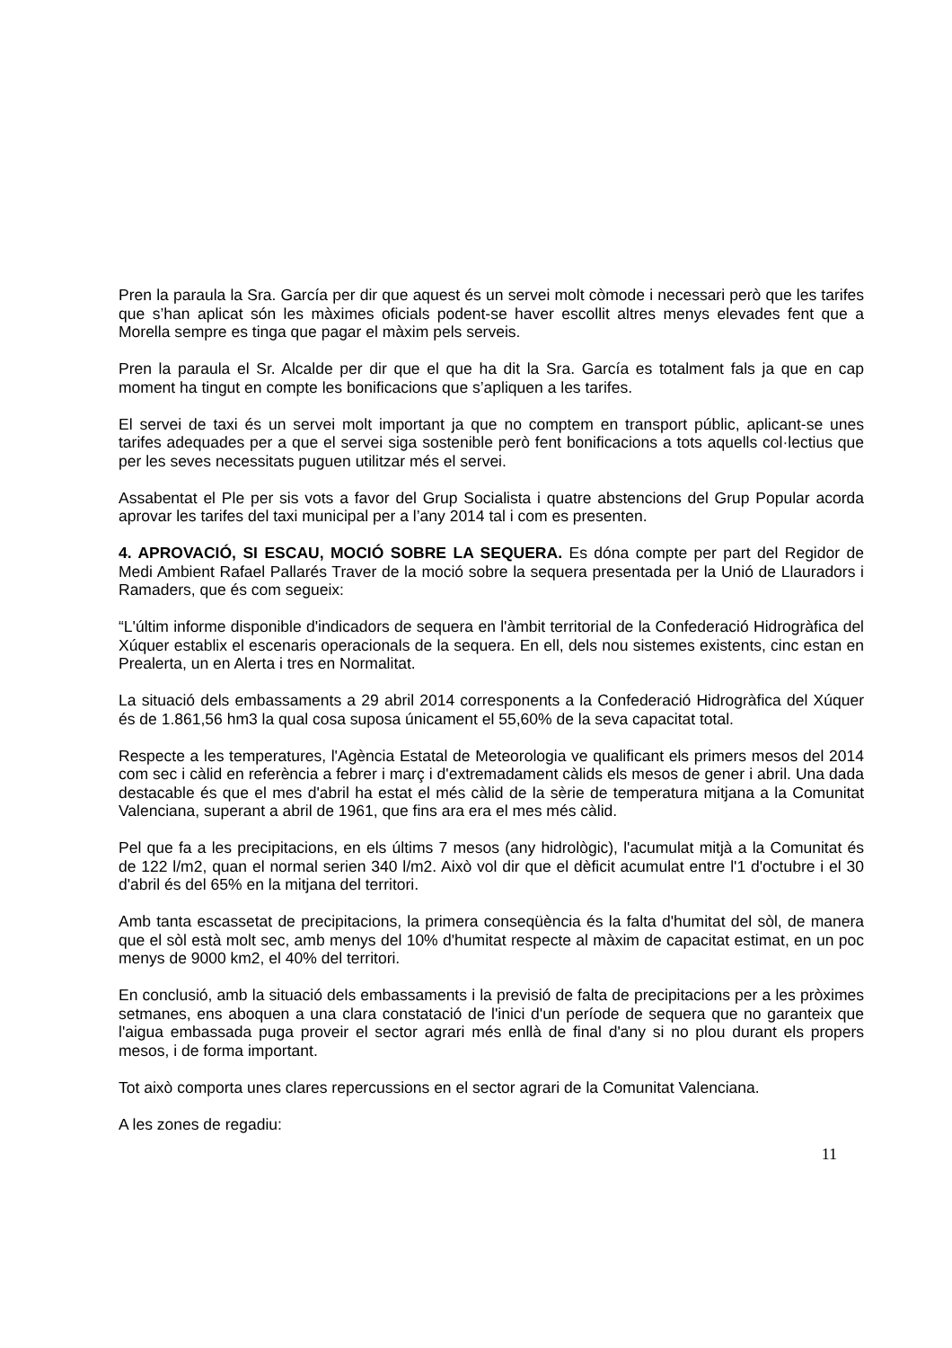Pren la paraula la Sra. García per dir que aquest és un servei molt còmode i necessari però que les tarifes que s’han aplicat són les màximes oficials podent-se haver escollit altres menys elevades fent que a Morella sempre es tinga que pagar el màxim pels serveis.
Pren la paraula el Sr. Alcalde per dir que el que ha dit la Sra. García es totalment fals ja que en cap moment ha tingut en compte les bonificacions que s’apliquen a les tarifes.
El servei de taxi és un servei molt important ja que no comptem en transport públic, aplicant-se unes tarifes adequades per a que el servei siga sostenible però fent bonificacions a tots aquells col·lectius que per les seves necessitats puguen utilitzar més el servei.
Assabentat el Ple per sis vots a favor del Grup Socialista i quatre abstencions del Grup Popular acorda aprovar les tarifes del taxi municipal per a l’any 2014 tal i com es presenten.
4. APROVACIÓ, SI ESCAU, MOCIÓ SOBRE LA SEQUERA. Es dóna compte per part del Regidor de Medi Ambient Rafael Pallarés Traver de la moció sobre la sequera presentada per la Unió de Llauradors i Ramaders, que és com segueix:
“L'últim informe disponible d'indicadors de sequera en l'àmbit territorial de la Confederació Hidrogràfica del Xúquer establix el escenaris operacionals de la sequera. En ell, dels nou sistemes existents, cinc estan en Prealerta, un en Alerta i tres en Normalitat.
La situació dels embassaments a 29 abril 2014 corresponents a la Confederació Hidrogràfica del Xúquer és de 1.861,56 hm3 la qual cosa suposa únicament el 55,60% de la seva capacitat total.
Respecte a les temperatures, l'Agència Estatal de Meteorologia ve qualificant els primers mesos del 2014 com sec i càlid en referència a febrer i març i d'extremadament càlids els mesos de gener i abril. Una dada destacable és que el mes d'abril ha estat el més càlid de la sèrie de temperatura mitjana a la Comunitat Valenciana, superant a abril de 1961, que fins ara era el mes més càlid.
Pel que fa a les precipitacions, en els últims 7 mesos (any hidrològic), l'acumulat mitjà a la Comunitat és de 122 l/m2, quan el normal serien 340 l/m2. Això vol dir que el dèficit acumulat entre l'1 d'octubre i el 30 d'abril és del 65% en la mitjana del territori.
Amb tanta escassetat de precipitacions, la primera conseqüència és la falta d'humitat del sòl, de manera que el sòl està molt sec, amb menys del 10% d'humitat respecte al màxim de capacitat estimat, en un poc menys de 9000 km2, el 40% del territori.
En conclusió, amb la situació dels embassaments i la previsió de falta de precipitacions per a les pròximes setmanes, ens aboquen a una clara constatació de l'inici d'un període de sequera que no garanteix que l'aigua embassada puga proveir el sector agrari més enllà de final d'any si no plou durant els propers mesos, i de forma important.
Tot això comporta unes clares repercussions en el sector agrari de la Comunitat Valenciana.
A les zones de regadiu:
11